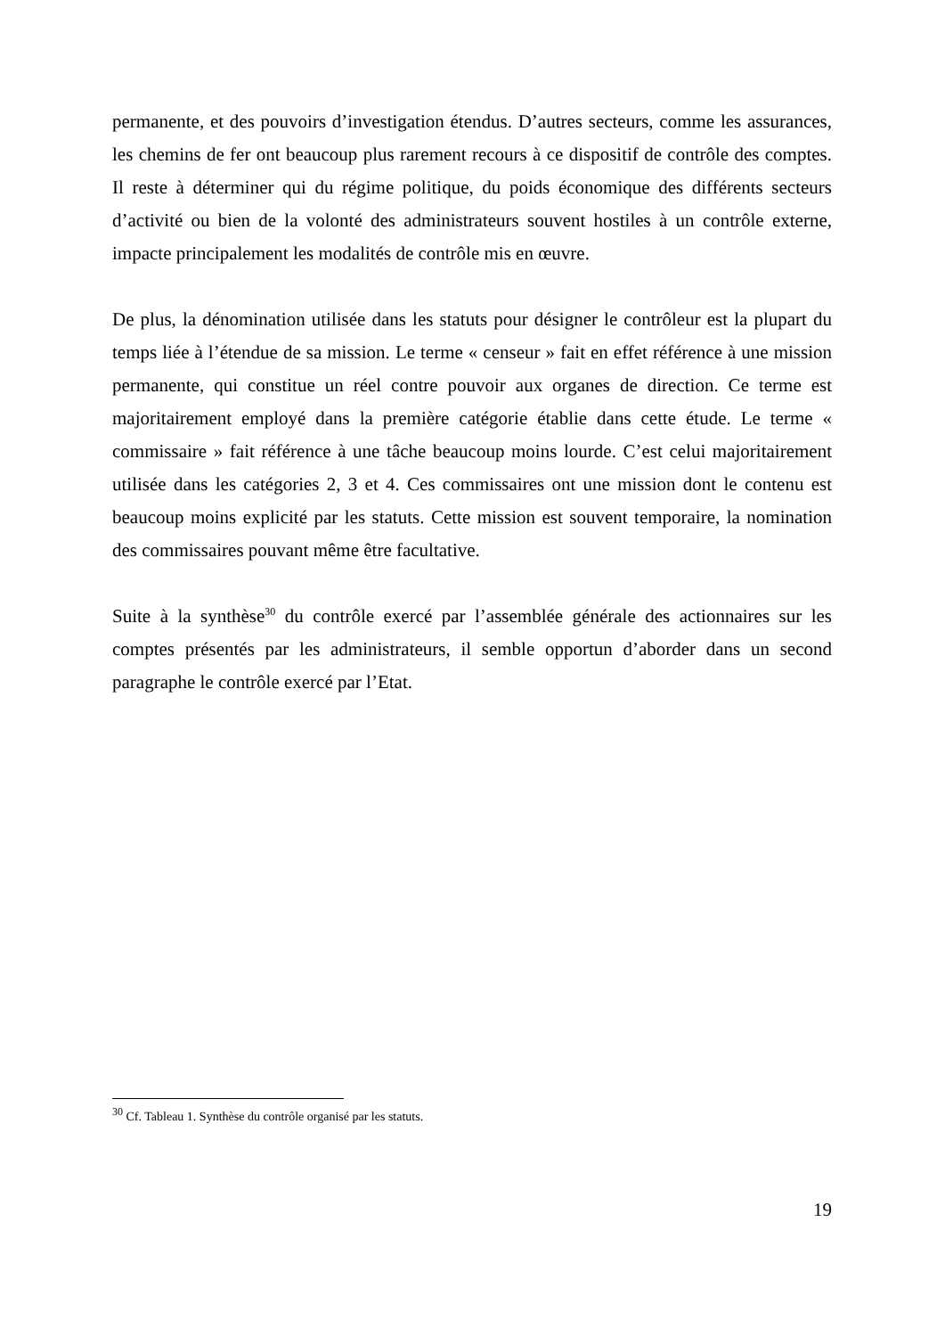permanente, et des pouvoirs d’investigation étendus. D’autres secteurs, comme les assurances, les chemins de fer ont beaucoup plus rarement recours à ce dispositif de contrôle des comptes. Il reste à déterminer qui du régime politique, du poids économique des différents secteurs d’activité ou bien de la volonté des administrateurs souvent hostiles à un contrôle externe, impacte principalement les modalités de contrôle mis en œuvre.
De plus, la dénomination utilisée dans les statuts pour désigner le contrôleur est la plupart du temps liée à l’étendue de sa mission. Le terme « censeur » fait en effet référence à une mission permanente, qui constitue un réel contre pouvoir aux organes de direction. Ce terme est majoritairement employé dans la première catégorie établie dans cette étude. Le terme « commissaire » fait référence à une tâche beaucoup moins lourde. C’est celui majoritairement utilisée dans les catégories 2, 3 et 4. Ces commissaires ont une mission dont le contenu est beaucoup moins explicité par les statuts. Cette mission est souvent temporaire, la nomination des commissaires pouvant même être facultative.
Suite à la synthèse<sup>30</sup> du contrôle exercé par l’assemblée générale des actionnaires sur les comptes présentés par les administrateurs, il semble opportun d’aborder dans un second paragraphe le contrôle exercé par l’Etat.
<sup>30</sup> Cf. Tableau 1. Synthèse du contrôle organisé par les statuts.
19